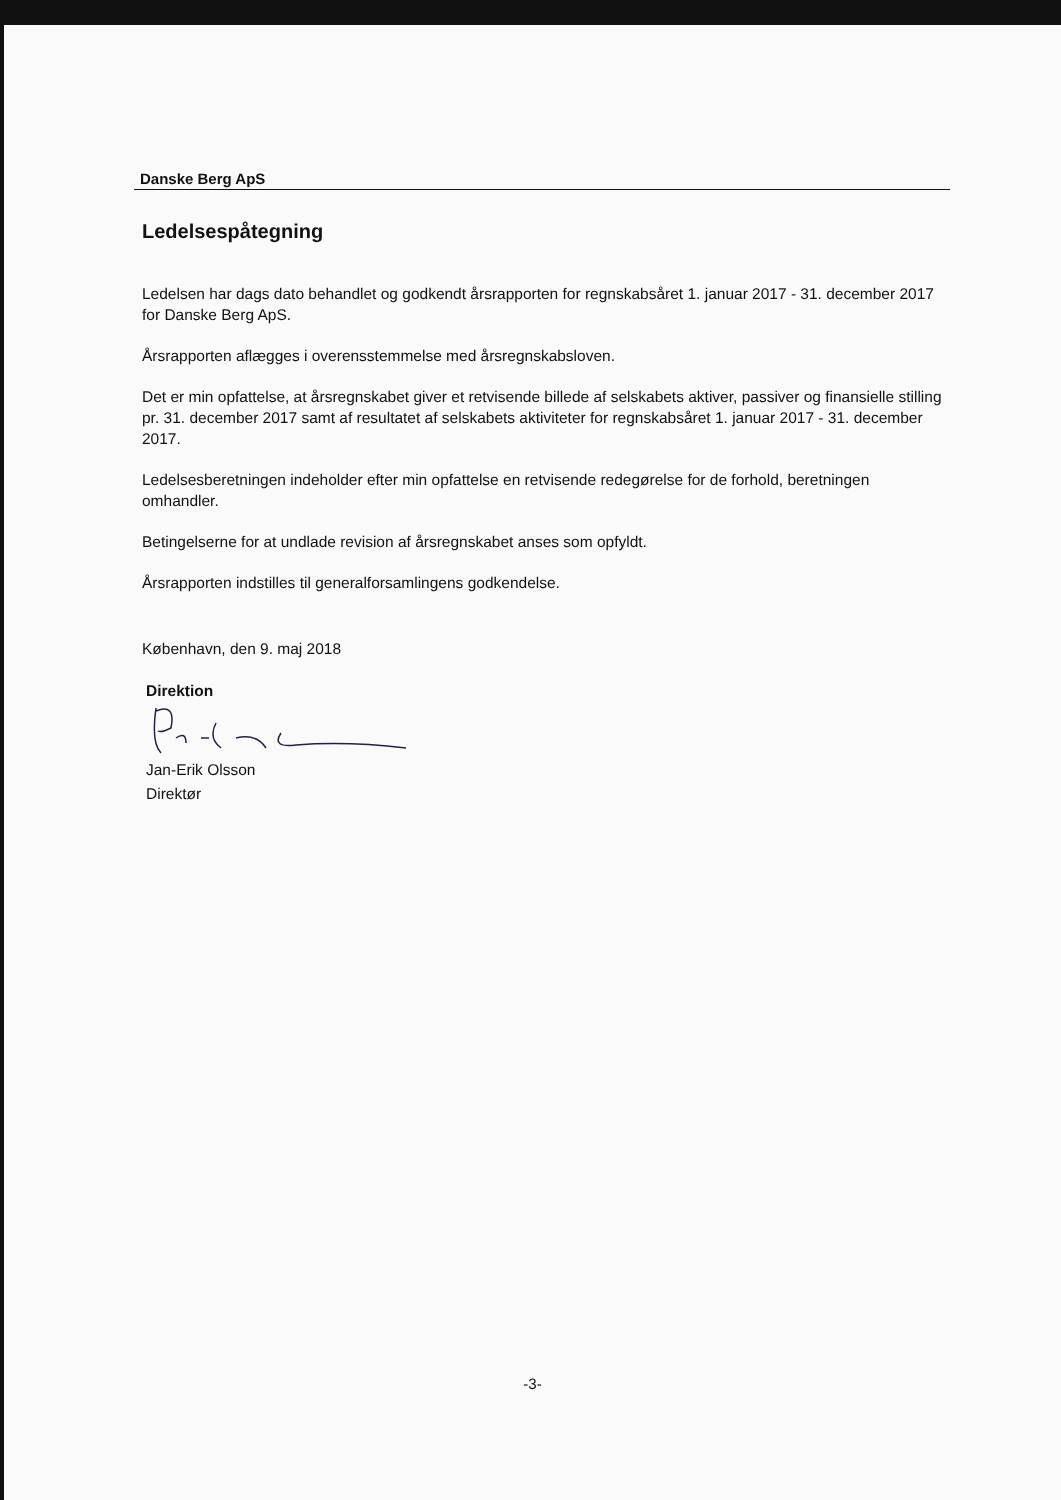Danske Berg ApS
Ledelsespåtegning
Ledelsen har dags dato behandlet og godkendt årsrapporten for regnskabsåret 1. januar 2017 - 31. december 2017 for Danske Berg ApS.
Årsrapporten aflægges i overensstemmelse med årsregnskabsloven.
Det er min opfattelse, at årsregnskabet giver et retvisende billede af selskabets aktiver, passiver og finansielle stilling pr. 31. december 2017 samt af resultatet af selskabets aktiviteter for regnskabsåret 1. januar 2017 - 31. december 2017.
Ledelsesberetningen indeholder efter min opfattelse en retvisende redegørelse for de forhold, beretningen omhandler.
Betingelserne for at undlade revision af årsregnskabet anses som opfyldt.
Årsrapporten indstilles til generalforsamlingens godkendelse.
København, den 9. maj 2018
Direktion Jan-Erik Olsson
Direktør
-3-